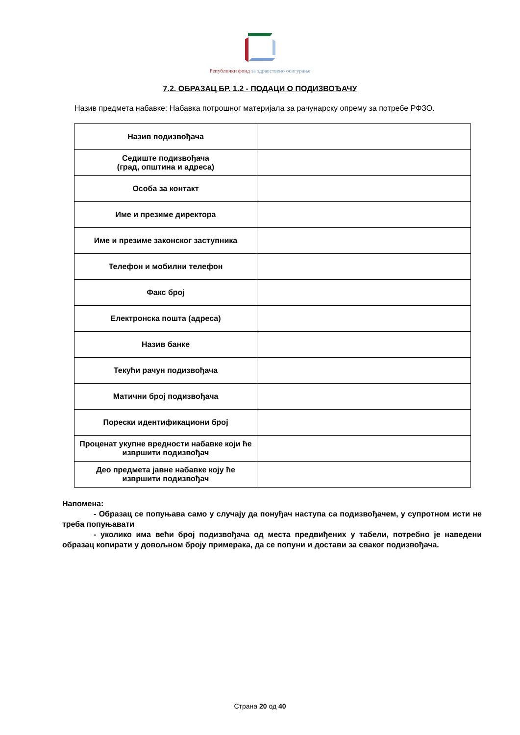Републички фонд за здравствено осигурање
7.2. ОБРАЗАЦ БР. 1.2 - ПОДАЦИ О ПОДИЗВОЂАЧУ
Назив предмета набавке: Набавка потрошног материјала за рачунарску опрему за потребе РФЗО.
| Назив подизвођача | |
| Седиште подизвођача (град, општина и адреса) | |
| Особа за контакт | |
| Име и презиме директора | |
| Име и презиме законског заступника | |
| Телефон и мобилни телефон | |
| Факс број | |
| Електронска пошта (адреса) | |
| Назив банке | |
| Текући рачун подизвођача | |
| Матични број подизвођача | |
| Порески идентификациони број | |
| Проценат укупне вредности набавке који ће извршити подизвођач | |
| Део предмета јавне набавке коју ће извршити подизвођач | |
Напомена:
- Образац се попуњава само у случају да понуђач наступа са подизвођачем, у супротном исти не треба попуњавати
- уколико има већи број подизвођача од места предвиђених у табели, потребно је наведени образац копирати у довољном броју примерака, да се попуни и достави за сваког подизвођача.
Страна 20 од 40